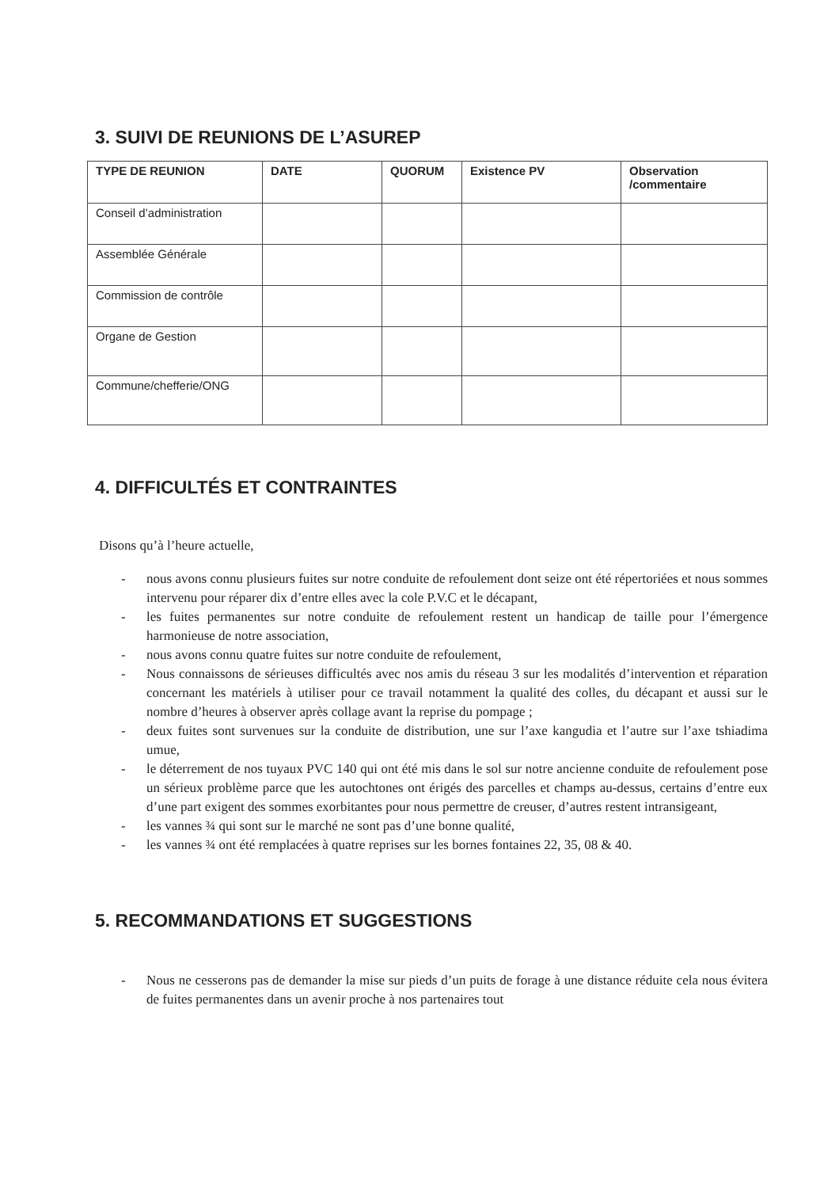3. SUIVI DE REUNIONS DE L’ASUREP
| TYPE DE REUNION | DATE | QUORUM | Existence PV | Observation /commentaire |
| --- | --- | --- | --- | --- |
| Conseil d’administration | | | | |
| Assemblée Générale | | | | |
| Commission de contrôle | | | | |
| Organe de Gestion | | | | |
| Commune/chefferie/ONG | | | | |
4. DIFFICULTÉS ET CONTRAINTES
Disons qu’à l’heure actuelle,
- nous avons connu plusieurs fuites sur notre conduite de refoulement dont seize ont été répertoriées et nous sommes intervenu pour réparer dix d’entre elles avec la cole P.V.C et le décapant,
- les fuites permanentes sur notre conduite de refoulement restent un handicap de taille pour l’émergence harmonieuse de notre association,
- nous avons connu quatre fuites sur notre conduite de refoulement,
- Nous connaissons de sérieuses difficultés avec nos amis du réseau 3 sur les modalités d’intervention et réparation concernant les matériels à utiliser pour ce travail notamment la qualité des colles, du décapant et aussi sur le nombre d’heures à observer après collage avant la reprise du pompage ;
- deux fuites sont survenues sur la conduite de distribution, une sur l’axe kangudia et l’autre sur l’axe tshiadima umue,
- le déterrement de nos tuyaux PVC 140 qui ont été mis dans le sol sur notre ancienne conduite de refoulement pose un sérieux problème parce que les autochtones ont érigés des parcelles et champs au-dessus, certains d’entre eux d’une part exigent des sommes exorbitantes pour nous permettre de creuser, d’autres restent intransigeant,
- les vannes ¾ qui sont sur le marché ne sont pas d’une bonne qualité,
- les vannes ¾ ont été remplacées à quatre reprises sur les bornes fontaines 22, 35, 08 & 40.
5. RECOMMANDATIONS ET SUGGESTIONS
- Nous ne cesserons pas de demander la mise sur pieds d’un puits de forage à une distance réduite cela nous évitera de fuites permanentes dans un avenir proche à nos partenaires tout